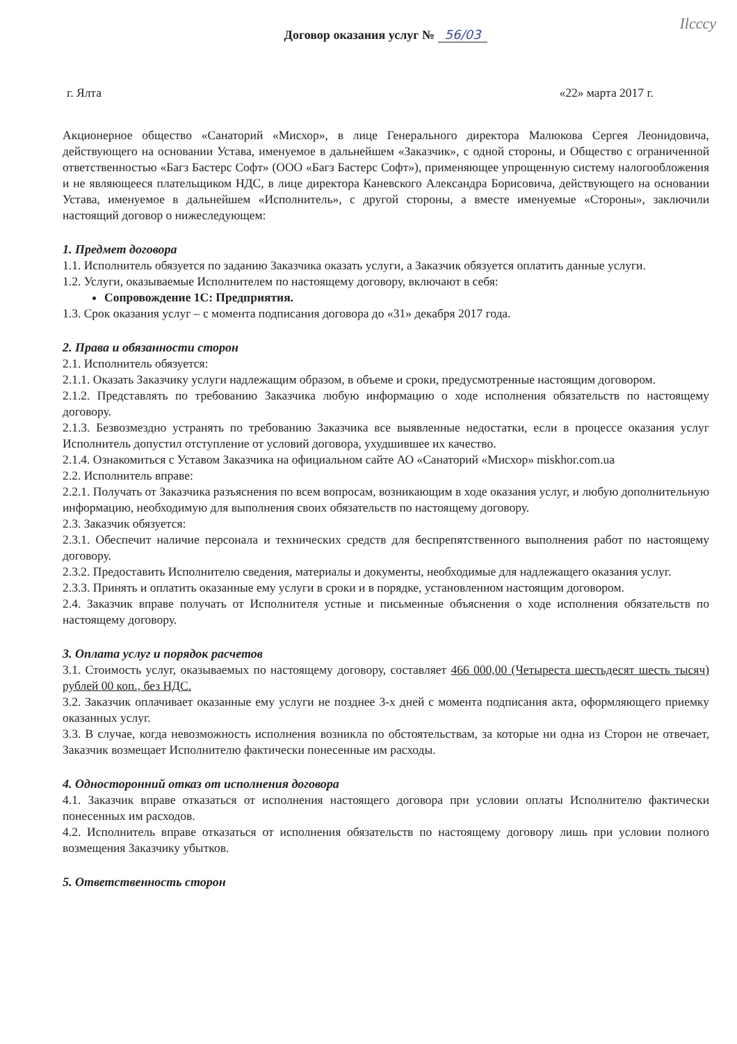Ilcccy
Договор оказания услуг № 56/03
г. Ялта «22» марта 2017 г.
Акционерное общество «Санаторий «Мисхор», в лице Генерального директора Малюкова Сергея Леонидовича, действующего на основании Устава, именуемое в дальнейшем «Заказчик», с одной стороны, и Общество с ограниченной ответственностью «Багз Бастерс Софт» (ООО «Багз Бастерс Софт»), применяющее упрощенную систему налогообложения и не являющееся плательщиком НДС, в лице директора Каневского Александра Борисовича, действующего на основании Устава, именуемое в дальнейшем «Исполнитель», с другой стороны, а вместе именуемые «Стороны», заключили настоящий договор о нижеследующем:
1. Предмет договора
1.1. Исполнитель обязуется по заданию Заказчика оказать услуги, а Заказчик обязуется оплатить данные услуги.
1.2. Услуги, оказываемые Исполнителем по настоящему договору, включают в себя:
Сопровождение 1С: Предприятия.
1.3. Срок оказания услуг – с момента подписания договора до «31» декабря 2017 года.
2. Права и обязанности сторон
2.1. Исполнитель обязуется:
2.1.1. Оказать Заказчику услуги надлежащим образом, в объеме и сроки, предусмотренные настоящим договором.
2.1.2. Представлять по требованию Заказчика любую информацию о ходе исполнения обязательств по настоящему договору.
2.1.3. Безвозмездно устранять по требованию Заказчика все выявленные недостатки, если в процессе оказания услуг Исполнитель допустил отступление от условий договора, ухудшившее их качество.
2.1.4. Ознакомиться с Уставом Заказчика на официальном сайте АО «Санаторий «Мисхор» miskhor.com.ua
2.2. Исполнитель вправе:
2.2.1. Получать от Заказчика разъяснения по всем вопросам, возникающим в ходе оказания услуг, и любую дополнительную информацию, необходимую для выполнения своих обязательств по настоящему договору.
2.3. Заказчик обязуется:
2.3.1. Обеспечит наличие персонала и технических средств для беспрепятственного выполнения работ по настоящему договору.
2.3.2. Предоставить Исполнителю сведения, материалы и документы, необходимые для надлежащего оказания услуг.
2.3.3. Принять и оплатить оказанные ему услуги в сроки и в порядке, установленном настоящим договором.
2.4. Заказчик вправе получать от Исполнителя устные и письменные объяснения о ходе исполнения обязательств по настоящему договору.
3. Оплата услуг и порядок расчетов
3.1. Стоимость услуг, оказываемых по настоящему договору, составляет 466 000,00 (Четыреста шестьдесят шесть тысяч) рублей 00 коп., без НДС.
3.2. Заказчик оплачивает оказанные ему услуги не позднее 3-х дней с момента подписания акта, оформляющего приемку оказанных услуг.
3.3. В случае, когда невозможность исполнения возникла по обстоятельствам, за которые ни одна из Сторон не отвечает, Заказчик возмещает Исполнителю фактически понесенные им расходы.
4. Односторонний отказ от исполнения договора
4.1. Заказчик вправе отказаться от исполнения настоящего договора при условии оплаты Исполнителю фактически понесенных им расходов.
4.2. Исполнитель вправе отказаться от исполнения обязательств по настоящему договору лишь при условии полного возмещения Заказчику убытков.
5. Ответственность сторон